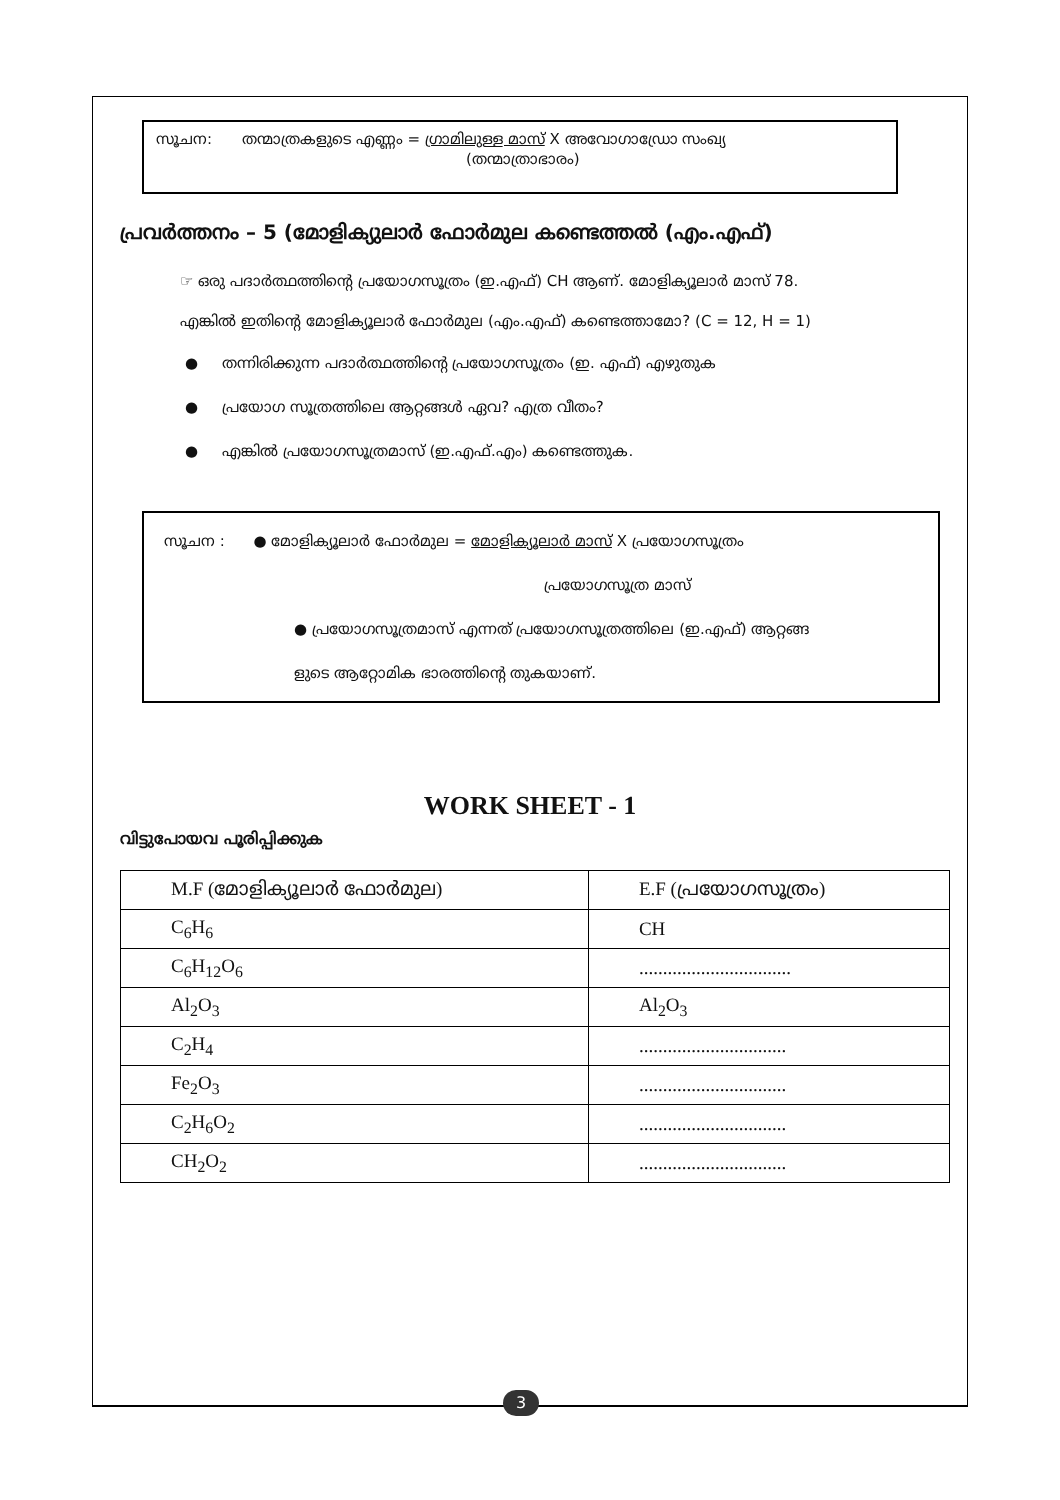സൂചന: തന്മാത്രകളുടെ എണ്ണം = ഗ്രാമിലുള്ള മാസ് X അവോഗാഡ്രോ സംഖ്യ
(തന്മാത്രാഭാരം)
പ്രവർത്തനം – 5 (മോളിക്യുലാർ ഫോർമുല കണ്ടെത്തൽ (എം.എഫ്)
☞ ഒരു പദാർത്ഥത്തിന്റെ പ്രയോഗസൂത്രം (ഇ.എഫ്) CH ആണ്. മോളിക്യൂലാർ മാസ് 78.
എങ്കിൽ ഇതിന്റെ മോളിക്യൂലാർ ഫോർമുല (എം.എഫ്) കണ്ടെത്താമോ? (C = 12, H = 1)
● തന്നിരിക്കുന്ന പദാർത്ഥത്തിന്റെ പ്രയോഗസൂത്രം (ഇ. എഫ്) എഴുതുക
● പ്രയോഗ സൂത്രത്തിലെ ആറ്റങ്ങൾ ഏവ? എത്ര വീതം?
● എങ്കിൽ പ്രയോഗസൂത്രമാസ് (ഇ.എഫ്.എം) കണ്ടെത്തുക.
സൂചന : ● മോളിക്യൂലാർ ഫോർമുല = മോളിക്യൂലാർ മാസ് X പ്രയോഗസൂത്രം
പ്രയോഗസൂത്ര മാസ്
● പ്രയോഗസൂത്രമാസ് എന്നത് പ്രയോഗസൂത്രത്തിലെ (ഇ.എഫ്) ആറ്റങ്ങ
ളുടെ ആറ്റോമിക ഭാരത്തിന്റെ തുകയാണ്.
WORK SHEET - 1
വിട്ടുപോയവ പൂരിപ്പിക്കുക
| M.F (മോളിക്യൂലാർ ഫോർമുല) | E.F (പ്രയോഗസൂത്രം) |
| --- | --- |
| C<sub>6</sub>H<sub>6</sub> | CH |
| C<sub>6</sub>H<sub>12</sub>O<sub>6</sub> | ................................ |
| Al<sub>2</sub>O<sub>3</sub> | Al<sub>2</sub>O<sub>3</sub> |
| C<sub>2</sub>H<sub>4</sub> | ............................... |
| Fe<sub>2</sub>O<sub>3</sub> | ............................... |
| C<sub>2</sub>H<sub>6</sub>O<sub>2</sub> | ............................... |
| CH<sub>2</sub>O<sub>2</sub> | ............................... |
3